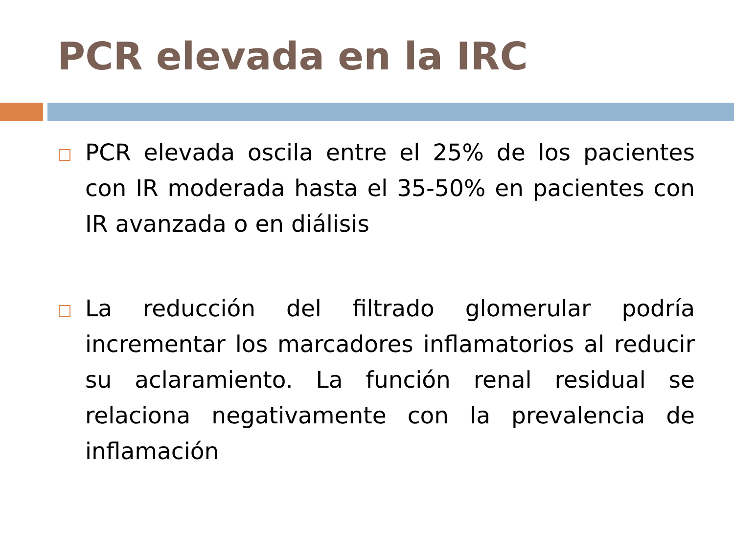PCR elevada en la IRC
PCR elevada oscila entre el 25% de los pacientes con IR moderada hasta el 35-50% en pacientes con IR avanzada o en diálisis
La reducción del filtrado glomerular podría incrementar los marcadores inflamatorios al reducir su aclaramiento. La función renal residual se relaciona negativamente con la prevalencia de inflamación